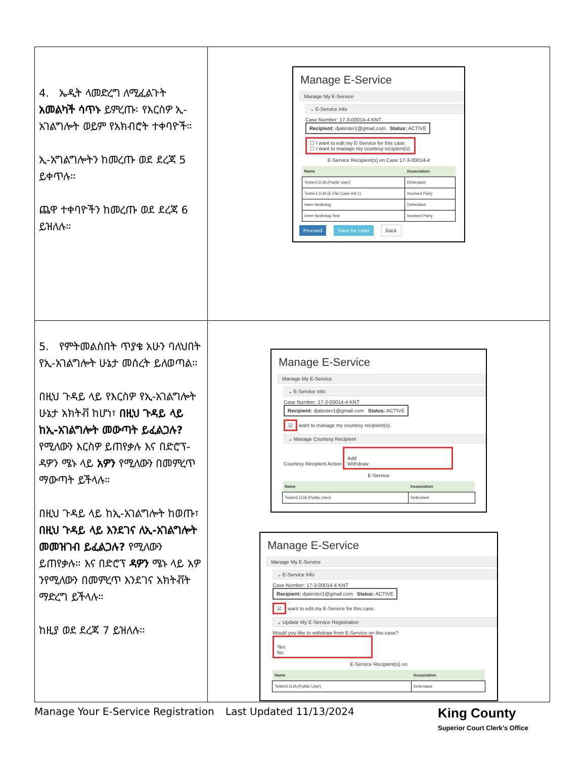| 4. ኤዲት ላመድረግ ለሚፈልጉት አመልካች ሳጥኑ ይምረጡ፡ የእርስዎ ኢ-አገልግሎት ወይም የአክብሮት ተቀባዮች። ኢ-አግልግሎትን ከመረጡ ወደ ደረጃ 5 ይቀጥሉ። ጨዋ ተቀባዮችን ከመረጡ ወደ ደረጃ 6 ይዝለሉ። | Manage E-Service Manage My E-Service ⌄ E-Service Info Case Number: 17-3-00014-4 KNT Recipient: djatester1@gmail.com Status: ACTIVE ☐ I want to edit my E-Service for this case. ☐ I want to manage my courtesy recipient(s). E-Service Recipient(s) on Case 17-3-00014-4 / Name / Association / / --- / --- / / Tester5 DJA (Public User) / Defendant / / Tester1 DJA (E-File Case Init 1) / Involved Party / / Imee Nededog / Defendant / / Imee Nededog-Test / Involved Party / Proceed Save for Later Back |
| 5. የምትመልስበት ጥያቄ አሁን ባለህበት የኢ-አገልግሎት ሁኔታ መሰረት ይለወጣል። በዚህ ጉዳይ ላይ የእርስዎ የኢ-አገልግሎት ሁኔታ አክትቭ ከሆነ፣ በዚህ ጉዳይ ላይ ከኢ-አገልግሎት መውጣት ይፈልጋሉ? የሚለውን እርስዎ ይጠየቃሉ እና በድሮፕ-ዳዎን ሜኑ ላይ አዎን የሚለውን በመምረጥ ማውጣት ይችላሉ። በዚህ ጉዳይ ላይ ከኢ-አገልግሎት ከወጡ፣ በዚህ ጉዳይ ላይ እንደገና ለኢ-አገልግሎት መመዝገብ ይፈልጋሉ? የሚለውን ይጠየቃሉ። እና በድሮፕ ዳዎን ሜኑ ላይ አዎ ንየሚለውን በመምረጥ እንደገና አክትቭት ማድረግ ይችላሉ። ከዚያ ወደ ደረጃ 7 ይዝለሉ። | Manage E-Service Manage My E-Service ⌄ E-Service Info Case Number: 17-3-00014-4 KNT Recipient: djatester1@gmail.com Status: ACTIVE ☑ want to manage my courtesy recipient(s). ⌄ Manage Courtesy Recipient Courtesy Recipient Action Add Withdraw E-Service / Name / Association / / --- / --- / / Tester5 DJA (Public User) / Defendant / Manage E-Service Manage My E-Service ⌄ E-Service Info Case Number: 17-3-00014-4 KNT Recipient: djatester1@gmail.com Status: ACTIVE ☑ want to edit my E-Service for this case. ⌄ Update My E-Service Registration Would you like to withdraw from E-Service on this case? Yes No E-Service Recipient(s) on / Name / Association / / --- / --- / / Tester5 DJA (Public User) / Defendant / |
Manage Your E-Service Registration Last Updated 11/13/2024 King County
Superior Court Clerk’s Office